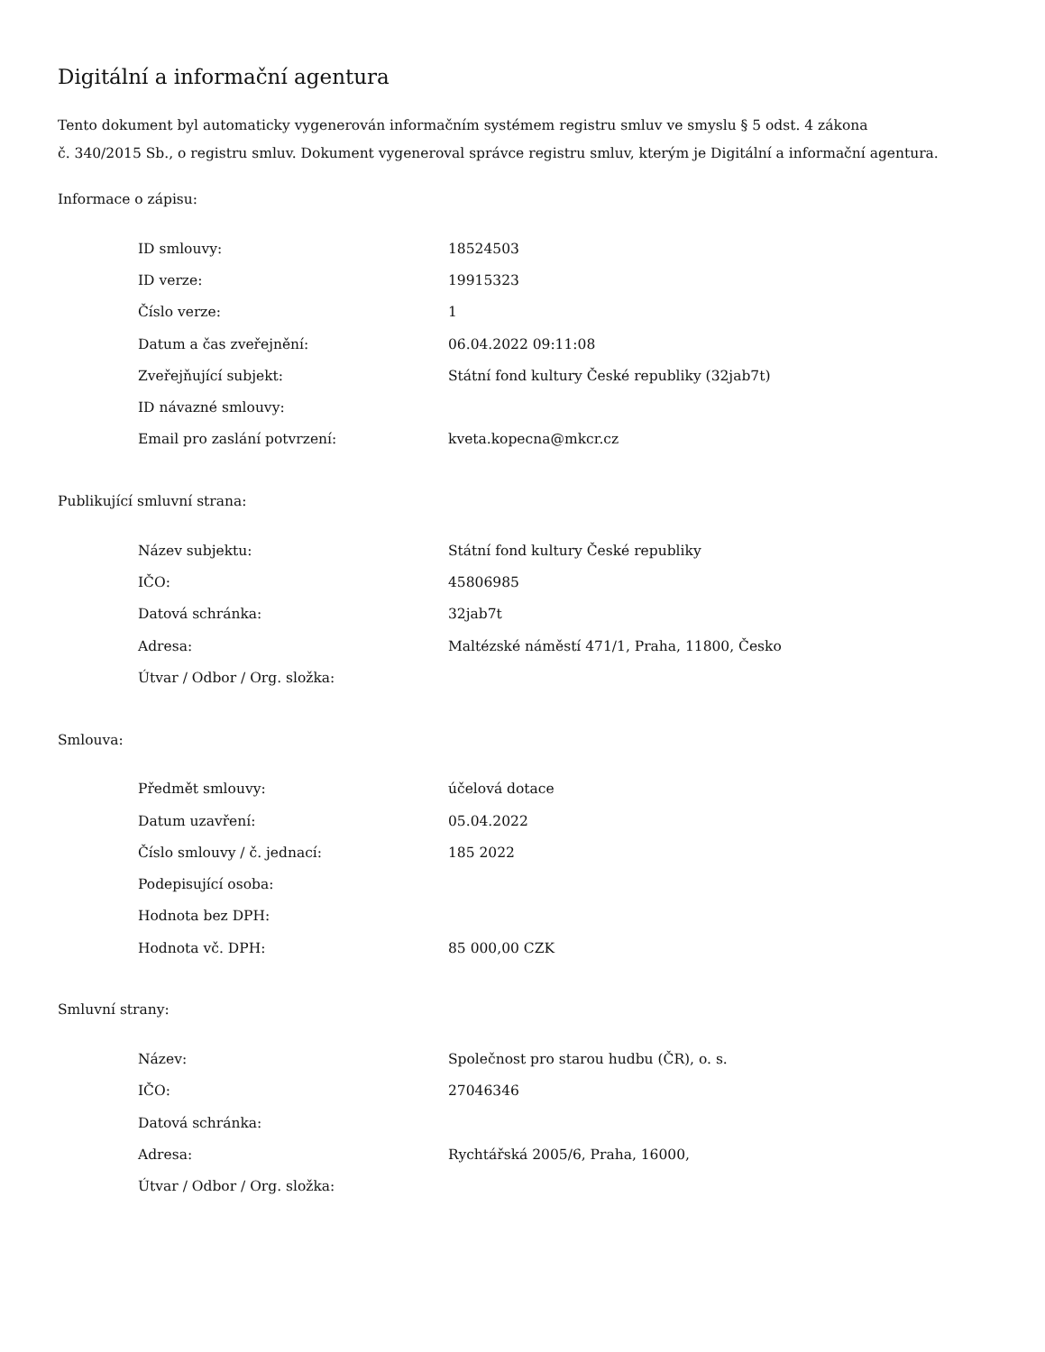Digitální a informační agentura
Tento dokument byl automaticky vygenerován informačním systémem registru smluv ve smyslu § 5 odst. 4 zákona
č. 340/2015 Sb., o registru smluv. Dokument vygeneroval správce registru smluv, kterým je Digitální a informační agentura.
Informace o zápisu:
| ID smlouvy: | 18524503 |
| ID verze: | 19915323 |
| Číslo verze: | 1 |
| Datum a čas zveřejnění: | 06.04.2022 09:11:08 |
| Zveřejňující subjekt: | Státní fond kultury České republiky (32jab7t) |
| ID návazné smlouvy: | |
| Email pro zaslání potvrzení: | kveta.kopecna@mkcr.cz |
Publikující smluvní strana:
| Název subjektu: | Státní fond kultury České republiky |
| IČO: | 45806985 |
| Datová schránka: | 32jab7t |
| Adresa: | Maltézské náměstí 471/1, Praha, 11800, Česko |
| Útvar / Odbor / Org. složka: | |
Smlouva:
| Předmět smlouvy: | účelová dotace |
| Datum uzavření: | 05.04.2022 |
| Číslo smlouvy / č. jednací: | 185 2022 |
| Podepisující osoba: | |
| Hodnota bez DPH: | |
| Hodnota vč. DPH: | 85 000,00 CZK |
Smluvní strany:
| Název: | Společnost pro starou hudbu (ČR), o. s. |
| IČO: | 27046346 |
| Datová schránka: | |
| Adresa: | Rychtářská 2005/6, Praha, 16000, |
| Útvar / Odbor / Org. složka: | |